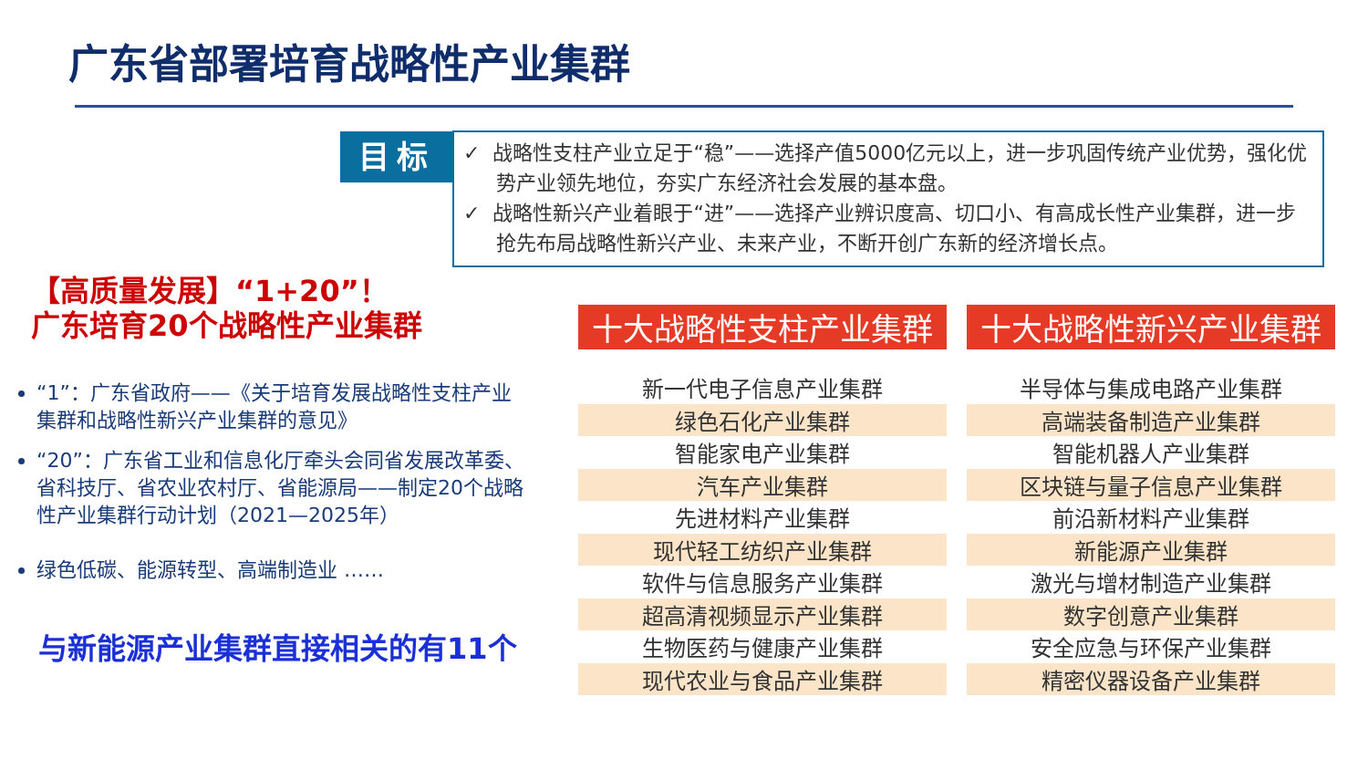广东省部署培育战略性产业集群
目标
✓ 战略性支柱产业立足于“稳”——选择产值5000亿元以上，进一步巩固传统产业优势，强化优势产业领先地位，夯实广东经济社会发展的基本盘。
✓ 战略性新兴产业着眼于“进”——选择产业辨识度高、切口小、有高成长性产业集群，进一步抢先布局战略性新兴产业、未来产业，不断开创广东新的经济增长点。
【高质量发展】“1+20”！
广东培育20个战略性产业集群
“1”：广东省政府——《关于培育发展战略性支柱产业集群和战略性新兴产业集群的意见》
“20”：广东省工业和信息化厅牵头会同省发展改革委、省科技厅、省农业农村厅、省能源局——制定20个战略性产业集群行动计划（2021—2025年）
绿色低碳、能源转型、高端制造业 ……
与新能源产业集群直接相关的有11个
| 十大战略性支柱产业集群 | 十大战略性新兴产业集群 |
| --- | --- |
| 新一代电子信息产业集群 | 半导体与集成电路产业集群 |
| 绿色石化产业集群 | 高端装备制造产业集群 |
| 智能家电产业集群 | 智能机器人产业集群 |
| 汽车产业集群 | 区块链与量子信息产业集群 |
| 先进材料产业集群 | 前沿新材料产业集群 |
| 现代轻工纺织产业集群 | 新能源产业集群 |
| 软件与信息服务产业集群 | 激光与增材制造产业集群 |
| 超高清视频显示产业集群 | 数字创意产业集群 |
| 生物医药与健康产业集群 | 安全应急与环保产业集群 |
| 现代农业与食品产业集群 | 精密仪器设备产业集群 |